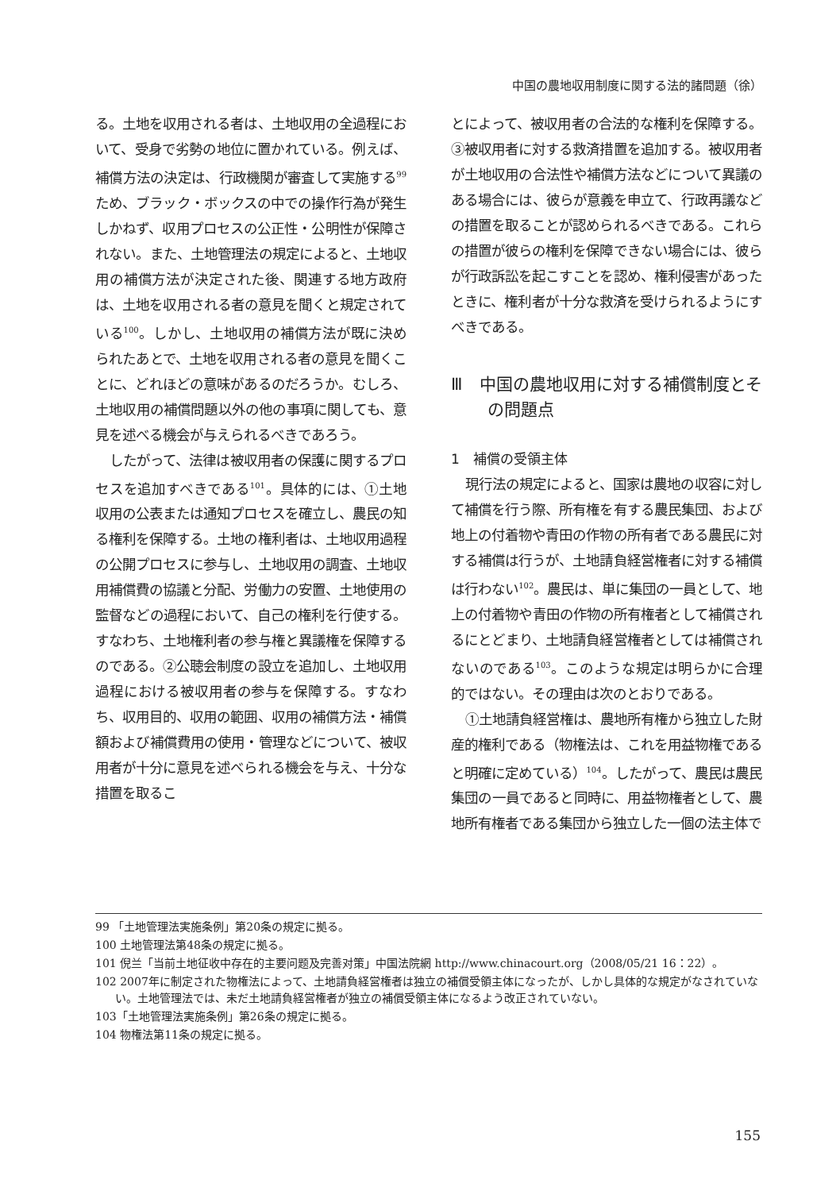中国の農地収用制度に関する法的諸問題（徐）
る。土地を収用される者は、土地収用の全過程において、受身で劣勢の地位に置かれている。例えば、補償方法の決定は、行政機関が審査して実施する<sup>99</sup>ため、ブラック・ボックスの中での操作行為が発生しかねず、収用プロセスの公正性・公明性が保障されない。また、土地管理法の規定によると、土地収用の補償方法が決定された後、関連する地方政府は、土地を収用される者の意見を聞くと規定されている<sup>100</sup>。しかし、土地収用の補償方法が既に決められたあとで、土地を収用される者の意見を聞くことに、どれほどの意味があるのだろうか。むしろ、土地収用の補償問題以外の他の事項に関しても、意見を述べる機会が与えられるべきであろう。
したがって、法律は被収用者の保護に関するプロセスを追加すべきである<sup>101</sup>。具体的には、①土地収用の公表または通知プロセスを確立し、農民の知る権利を保障する。土地の権利者は、土地収用過程の公開プロセスに参与し、土地収用の調査、土地収用補償費の協議と分配、労働力の安置、土地使用の監督などの過程において、自己の権利を行使する。すなわち、土地権利者の参与権と異議権を保障するのである。②公聴会制度の設立を追加し、土地収用過程における被収用者の参与を保障する。すなわち、収用目的、収用の範囲、収用の補償方法・補償額および補償費用の使用・管理などについて、被収用者が十分に意見を述べられる機会を与え、十分な措置を取るこ
とによって、被収用者の合法的な権利を保障する。③被収用者に対する救済措置を追加する。被収用者が土地収用の合法性や補償方法などについて異議のある場合には、彼らが意義を申立て、行政再議などの措置を取ることが認められるべきである。これらの措置が彼らの権利を保障できない場合には、彼らが行政訴訟を起こすことを認め、権利侵害があったときに、権利者が十分な救済を受けられるようにすべきである。
Ⅲ　中国の農地収用に対する補償制度とその問題点
1　補償の受領主体
現行法の規定によると、国家は農地の収容に対して補償を行う際、所有権を有する農民集団、および地上の付着物や青田の作物の所有者である農民に対する補償は行うが、土地請負経営権者に対する補償は行わない<sup>102</sup>。農民は、単に集団の一員として、地上の付着物や青田の作物の所有権者として補償されるにとどまり、土地請負経営権者としては補償されないのである<sup>103</sup>。このような規定は明らかに合理的ではない。その理由は次のとおりである。
①土地請負経営権は、農地所有権から独立した財産的権利である（物権法は、これを用益物権であると明確に定めている）<sup>104</sup>。したがって、農民は農民集団の一員であると同時に、用益物権者として、農地所有権者である集団から独立した一個の法主体で
99 「土地管理法実施条例」第20条の規定に拠る。
100 土地管理法第48条の規定に拠る。
101 倪兰「当前土地征收中存在的主要问题及完善对策」中国法院網 http://www.chinacourt.org（2008/05/21 16：22）。
102 2007年に制定された物権法によって、土地請負経営権者は独立の補償受領主体になったが、しかし具体的な規定がなされていない。土地管理法では、未だ土地請負経営権者が独立の補償受領主体になるよう改正されていない。
103「土地管理法実施条例」第26条の規定に拠る。
104 物権法第11条の規定に拠る。
155